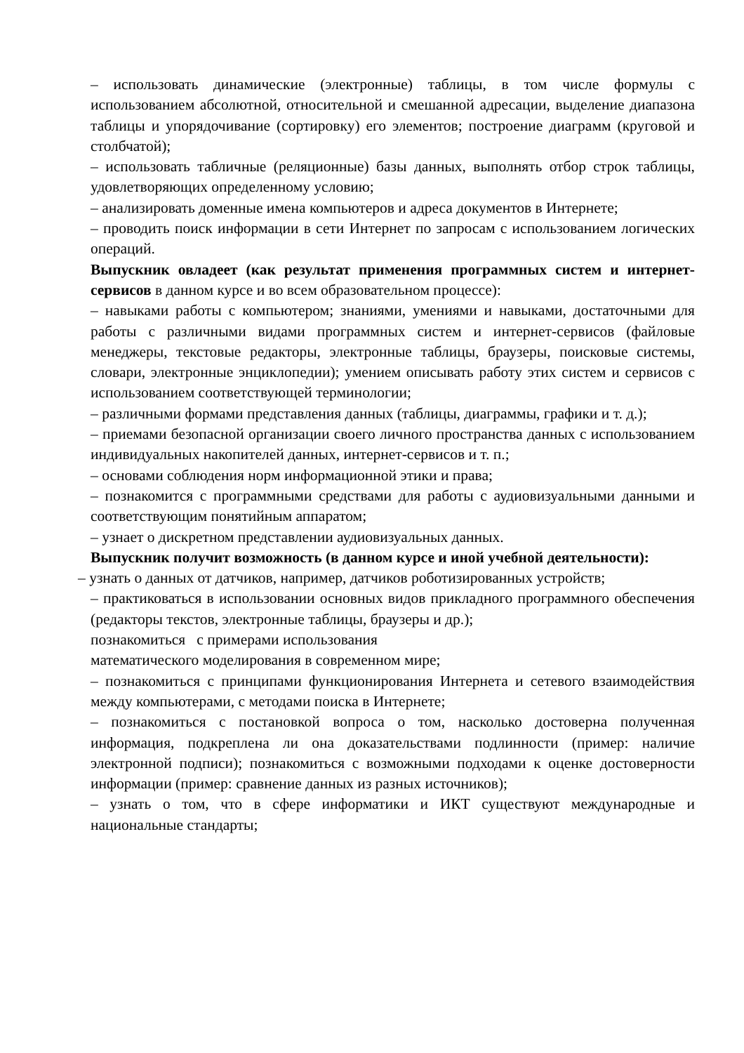– использовать динамические (электронные) таблицы, в том числе формулы с использованием абсолютной, относительной и смешанной адресации, выделение диапазона таблицы и упорядочивание (сортировку) его элементов; построение диаграмм (круговой и столбчатой);
– использовать табличные (реляционные) базы данных, выполнять отбор строк таблицы, удовлетворяющих определенному условию;
– анализировать доменные имена компьютеров и адреса документов в Интернете;
– проводить поиск информации в сети Интернет по запросам с использованием логических операций.
Выпускник овладеет (как результат применения программных систем и интернет-сервисов в данном курсе и во всем образовательном процессе):
– навыками работы с компьютером; знаниями, умениями и навыками, достаточными для работы с различными видами программных систем и интернет-сервисов (файловые менеджеры, текстовые редакторы, электронные таблицы, браузеры, поисковые системы, словари, электронные энциклопедии); умением описывать работу этих систем и сервисов с использованием соответствующей терминологии;
– различными формами представления данных (таблицы, диаграммы, графики и т. д.);
– приемами безопасной организации своего личного пространства данных с использованием индивидуальных накопителей данных, интернет-сервисов и т. п.;
– основами соблюдения норм информационной этики и права;
– познакомится с программными средствами для работы с аудиовизуальными данными и соответствующим понятийным аппаратом;
– узнает о дискретном представлении аудиовизуальных данных.
Выпускник получит возможность (в данном курсе и иной учебной деятельности):
– узнать о данных от датчиков, например, датчиков роботизированных устройств;
– практиковаться в использовании основных видов прикладного программного обеспечения (редакторы текстов, электронные таблицы, браузеры и др.);
познакомиться с примерами использования
математического моделирования в современном мире;
– познакомиться с принципами функционирования Интернета и сетевого взаимодействия между компьютерами, с методами поиска в Интернете;
– познакомиться с постановкой вопроса о том, насколько достоверна полученная информация, подкреплена ли она доказательствами подлинности (пример: наличие электронной подписи); познакомиться с возможными подходами к оценке достоверности информации (пример: сравнение данных из разных источников);
– узнать о том, что в сфере информатики и ИКТ существуют международные и национальные стандарты;